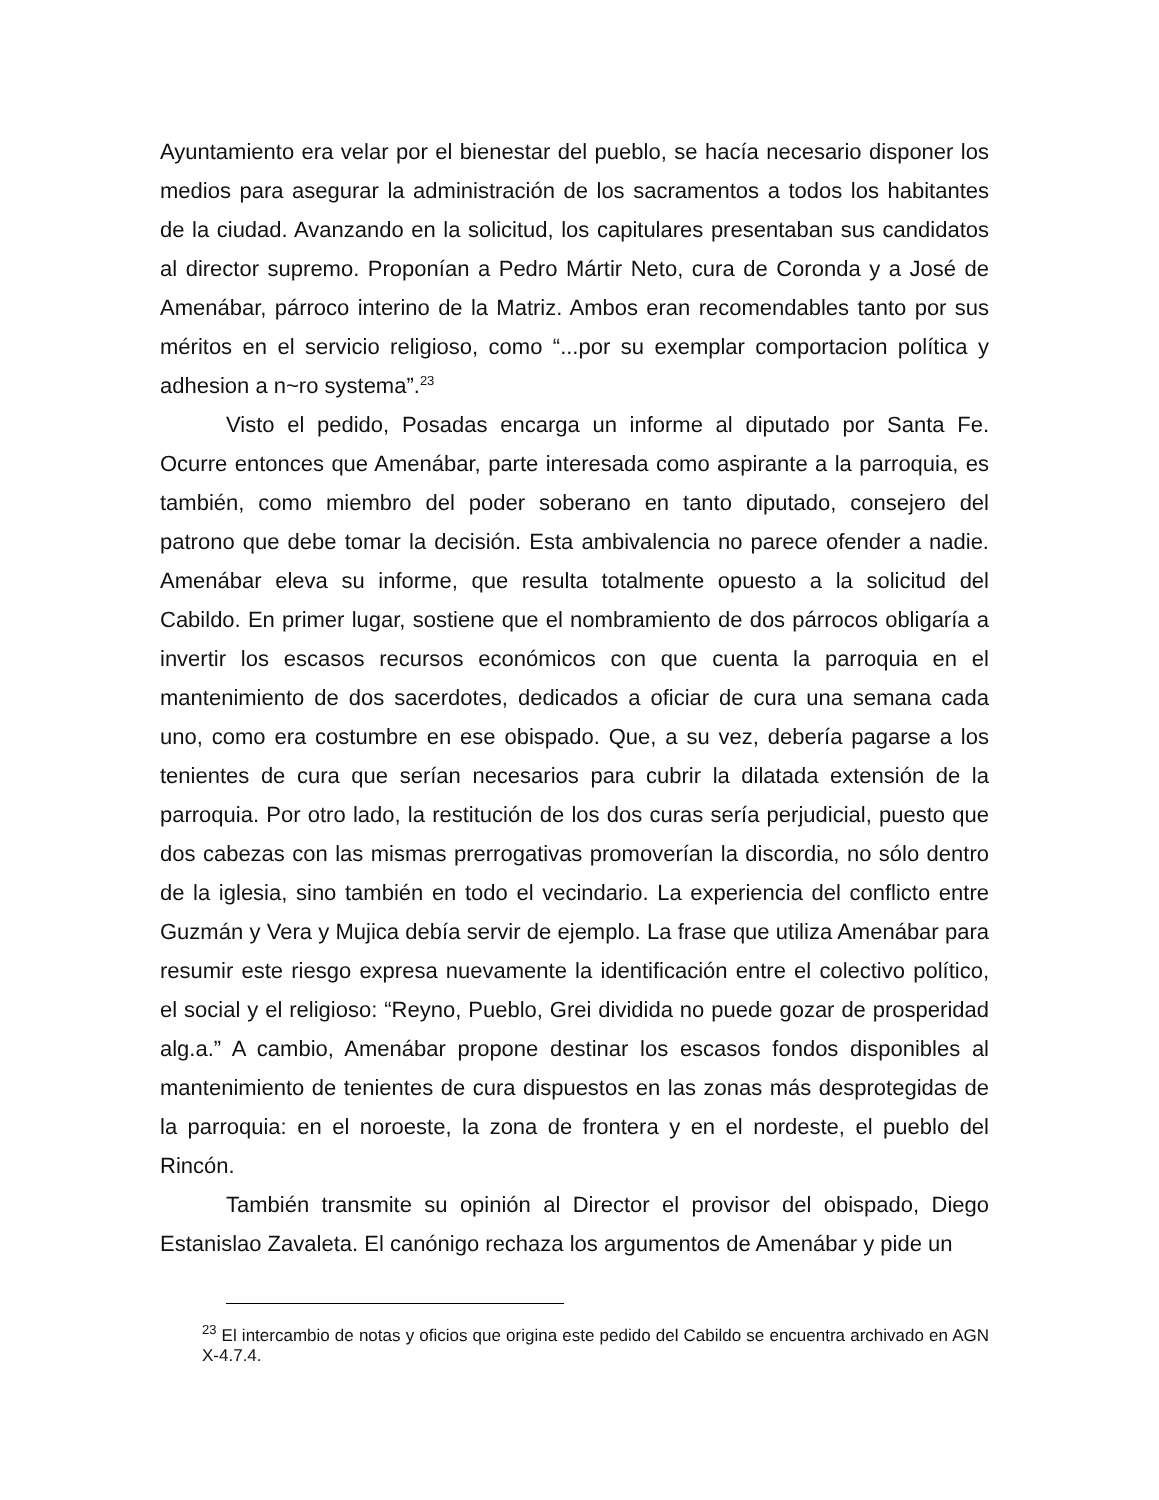Ayuntamiento era velar por el bienestar del pueblo, se hacía necesario disponer los medios para asegurar la administración de los sacramentos a todos los habitantes de la ciudad. Avanzando en la solicitud, los capitulares presentaban sus candidatos al director supremo. Proponían a Pedro Mártir Neto, cura de Coronda y a José de Amenábar, párroco interino de la Matriz. Ambos eran recomendables tanto por sus méritos en el servicio religioso, como “...por su exemplar comportacion política y adhesion a n~ro systema”.<sup>23</sup>
Visto el pedido, Posadas encarga un informe al diputado por Santa Fe. Ocurre entonces que Amenábar, parte interesada como aspirante a la parroquia, es también, como miembro del poder soberano en tanto diputado, consejero del patrono que debe tomar la decisión. Esta ambivalencia no parece ofender a nadie. Amenábar eleva su informe, que resulta totalmente opuesto a la solicitud del Cabildo. En primer lugar, sostiene que el nombramiento de dos párrocos obligaría a invertir los escasos recursos económicos con que cuenta la parroquia en el mantenimiento de dos sacerdotes, dedicados a oficiar de cura una semana cada uno, como era costumbre en ese obispado. Que, a su vez, debería pagarse a los tenientes de cura que serían necesarios para cubrir la dilatada extensión de la parroquia. Por otro lado, la restitución de los dos curas sería perjudicial, puesto que dos cabezas con las mismas prerrogativas promoverían la discordia, no sólo dentro de la iglesia, sino también en todo el vecindario. La experiencia del conflicto entre Guzmán y Vera y Mujica debía servir de ejemplo. La frase que utiliza Amenábar para resumir este riesgo expresa nuevamente la identificación entre el colectivo político, el social y el religioso: “Reyno, Pueblo, Grei dividida no puede gozar de prosperidad alg.a.” A cambio, Amenábar propone destinar los escasos fondos disponibles al mantenimiento de tenientes de cura dispuestos en las zonas más desprotegidas de la parroquia: en el noroeste, la zona de frontera y en el nordeste, el pueblo del Rincón.
También transmite su opinión al Director el provisor del obispado, Diego Estanislao Zavaleta. El canónigo rechaza los argumentos de Amenábar y pide un
<sup>23</sup> El intercambio de notas y oficios que origina este pedido del Cabildo se encuentra archivado en AGN X-4.7.4.